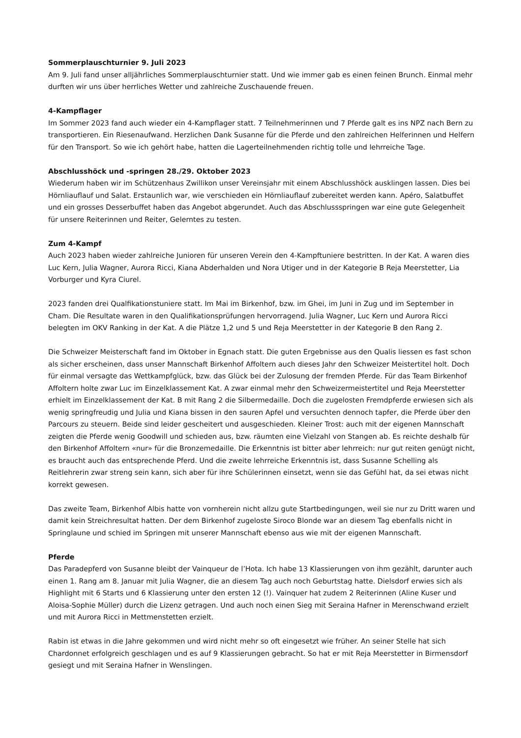Sommerplauschturnier 9. Juli 2023
Am 9. Juli fand unser alljährliches Sommerplauschturnier statt. Und wie immer gab es einen feinen Brunch. Einmal mehr durften wir uns über herrliches Wetter und zahlreiche Zuschauende freuen.
4-Kampflager
Im Sommer 2023 fand auch wieder ein 4-Kampflager statt. 7 Teilnehmerinnen und 7 Pferde galt es ins NPZ nach Bern zu transportieren. Ein Riesenaufwand. Herzlichen Dank Susanne für die Pferde und den zahlreichen Helferinnen und Helfern für den Transport. So wie ich gehört habe, hatten die Lagerteilnehmenden richtig tolle und lehrreiche Tage.
Abschlusshöck und -springen 28./29. Oktober 2023
Wiederum haben wir im Schützenhaus Zwillikon unser Vereinsjahr mit einem Abschlusshöck ausklingen lassen. Dies bei Hörnliauflauf und Salat. Erstaunlich war, wie verschieden ein Hörnliauflauf zubereitet werden kann. Apéro, Salatbuffet und ein grosses Desserbuffet haben das Angebot abgerundet. Auch das Abschlussspringen war eine gute Gelegenheit für unsere Reiterinnen und Reiter, Gelerntes zu testen.
Zum 4-Kampf
Auch 2023 haben wieder zahlreiche Junioren für unseren Verein den 4-Kampftuniere bestritten. In der Kat. A waren dies Luc Kern, Julia Wagner, Aurora Ricci, Kiana Abderhalden und Nora Utiger und in der Kategorie B Reja Meerstetter, Lia Vorburger und Kyra Ciurel.
2023 fanden drei Qualfikationstuniere statt. Im Mai im Birkenhof, bzw. im Ghei, im Juni in Zug und im September in Cham. Die Resultate waren in den Qualifikationsprüfungen hervorragend. Julia Wagner, Luc Kern und Aurora Ricci belegten im OKV Ranking in der Kat. A die Plätze 1,2 und 5 und Reja Meerstetter in der Kategorie B den Rang 2.
Die Schweizer Meisterschaft fand im Oktober in Egnach statt. Die guten Ergebnisse aus den Qualis liessen es fast schon als sicher erscheinen, dass unser Mannschaft Birkenhof Affoltern auch dieses Jahr den Schweizer Meistertitel holt. Doch für einmal versagte das Wettkampfglück, bzw. das Glück bei der Zulosung der fremden Pferde. Für das Team Birkenhof Affoltern holte zwar Luc im Einzelklassement Kat. A zwar einmal mehr den Schweizermeistertitel und Reja Meerstetter erhielt im Einzelklassement der Kat. B mit Rang 2 die Silbermedaille. Doch die zugelosten Fremdpferde erwiesen sich als wenig springfreudig und Julia und Kiana bissen in den sauren Apfel und versuchten dennoch tapfer, die Pferde über den Parcours zu steuern. Beide sind leider gescheitert und ausgeschieden. Kleiner Trost: auch mit der eigenen Mannschaft zeigten die Pferde wenig Goodwill und schieden aus, bzw. räumten eine Vielzahl von Stangen ab. Es reichte deshalb für den Birkenhof Affoltern «nur» für die Bronzemedaille. Die Erkenntnis ist bitter aber lehrreich: nur gut reiten genügt nicht, es braucht auch das entsprechende Pferd. Und die zweite lehrreiche Erkenntnis ist, dass Susanne Schelling als Reitlehrerin zwar streng sein kann, sich aber für ihre Schülerinnen einsetzt, wenn sie das Gefühl hat, da sei etwas nicht korrekt gewesen.
Das zweite Team, Birkenhof Albis hatte von vornherein nicht allzu gute Startbedingungen, weil sie nur zu Dritt waren und damit kein Streichresultat hatten. Der dem Birkenhof zugeloste Siroco Blonde war an diesem Tag ebenfalls nicht in Springlaune und schied im Springen mit unserer Mannschaft ebenso aus wie mit der eigenen Mannschaft.
Pferde
Das Paradepferd von Susanne bleibt der Vainqueur de l’Hota. Ich habe 13 Klassierungen von ihm gezählt, darunter auch einen 1. Rang am 8. Januar mit Julia Wagner, die an diesem Tag auch noch Geburtstag hatte. Dielsdorf erwies sich als Highlight mit 6 Starts und 6 Klassierung unter den ersten 12 (!). Vainquer hat zudem 2 Reiterinnen (Aline Kuser und Aloisa-Sophie Müller) durch die Lizenz getragen. Und auch noch einen Sieg mit Seraina Hafner in Merenschwand erzielt und mit Aurora Ricci in Mettmenstetten erzielt.
Rabin ist etwas in die Jahre gekommen und wird nicht mehr so oft eingesetzt wie früher. An seiner Stelle hat sich Chardonnet erfolgreich geschlagen und es auf 9 Klassierungen gebracht. So hat er mit Reja Meerstetter in Birmensdorf gesiegt und mit Seraina Hafner in Wenslingen.